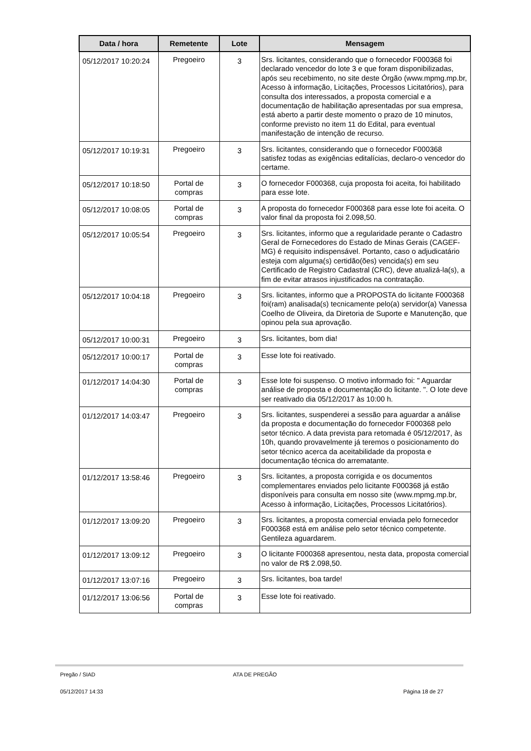| Data / hora | Remetente | Lote | Mensagem |
| --- | --- | --- | --- |
| 05/12/2017 10:20:24 | Pregoeiro | 3 | Srs. licitantes, considerando que o fornecedor F000368 foi declarado vencedor do lote 3 e que foram disponibilizadas, após seu recebimento, no site deste Órgão (www.mpmg.mp.br, Acesso à informação, Licitações, Processos Licitatórios), para consulta dos interessados, a proposta comercial e a documentação de habilitação apresentadas por sua empresa, está aberto a partir deste momento o prazo de 10 minutos, conforme previsto no item 11 do Edital, para eventual manifestação de intenção de recurso. |
| 05/12/2017 10:19:31 | Pregoeiro | 3 | Srs. licitantes, considerando que o fornecedor F000368 satisfez todas as exigências editalícias, declaro-o vencedor do certame. |
| 05/12/2017 10:18:50 | Portal de compras | 3 | O fornecedor F000368, cuja proposta foi aceita, foi habilitado para esse lote. |
| 05/12/2017 10:08:05 | Portal de compras | 3 | A proposta do fornecedor F000368 para esse lote foi aceita. O valor final da proposta foi 2.098,50. |
| 05/12/2017 10:05:54 | Pregoeiro | 3 | Srs. licitantes, informo que a regularidade perante o Cadastro Geral de Fornecedores do Estado de Minas Gerais (CAGEF-MG) é requisito indispensável. Portanto, caso o adjudicatário esteja com alguma(s) certidão(ões) vencida(s) em seu Certificado de Registro Cadastral (CRC), deve atualizá-la(s), a fim de evitar atrasos injustificados na contratação. |
| 05/12/2017 10:04:18 | Pregoeiro | 3 | Srs. licitantes, informo que a PROPOSTA do licitante F000368 foi(ram) analisada(s) tecnicamente pelo(a) servidor(a) Vanessa Coelho de Oliveira, da Diretoria de Suporte e Manutenção, que opinou pela sua aprovação. |
| 05/12/2017 10:00:31 | Pregoeiro | 3 | Srs. licitantes, bom dia! |
| 05/12/2017 10:00:17 | Portal de compras | 3 | Esse lote foi reativado. |
| 01/12/2017 14:04:30 | Portal de compras | 3 | Esse lote foi suspenso. O motivo informado foi: " Aguardar análise de proposta e documentação do licitante. ". O lote deve ser reativado dia 05/12/2017 às 10:00 h. |
| 01/12/2017 14:03:47 | Pregoeiro | 3 | Srs. licitantes, suspenderei a sessão para aguardar a análise da proposta e documentação do fornecedor F000368 pelo setor técnico. A data prevista para retomada é 05/12/2017, às 10h, quando provavelmente já teremos o posicionamento do setor técnico acerca da aceitabilidade da proposta e documentação técnica do arrematante. |
| 01/12/2017 13:58:46 | Pregoeiro | 3 | Srs. licitantes, a proposta corrigida e os documentos complementares enviados pelo licitante F000368 já estão disponíveis para consulta em nosso site (www.mpmg.mp.br, Acesso à informação, Licitações, Processos Licitatórios). |
| 01/12/2017 13:09:20 | Pregoeiro | 3 | Srs. licitantes, a proposta comercial enviada pelo fornecedor F000368 está em análise pelo setor técnico competente. Gentileza aguardarem. |
| 01/12/2017 13:09:12 | Pregoeiro | 3 | O licitante F000368 apresentou, nesta data, proposta comercial no valor de R$ 2.098,50. |
| 01/12/2017 13:07:16 | Pregoeiro | 3 | Srs. licitantes, boa tarde! |
| 01/12/2017 13:06:56 | Portal de compras | 3 | Esse lote foi reativado. |
Pregão / SIAD ATA DE PREGÃO
05/12/2017 14:33 Página 18 de 27